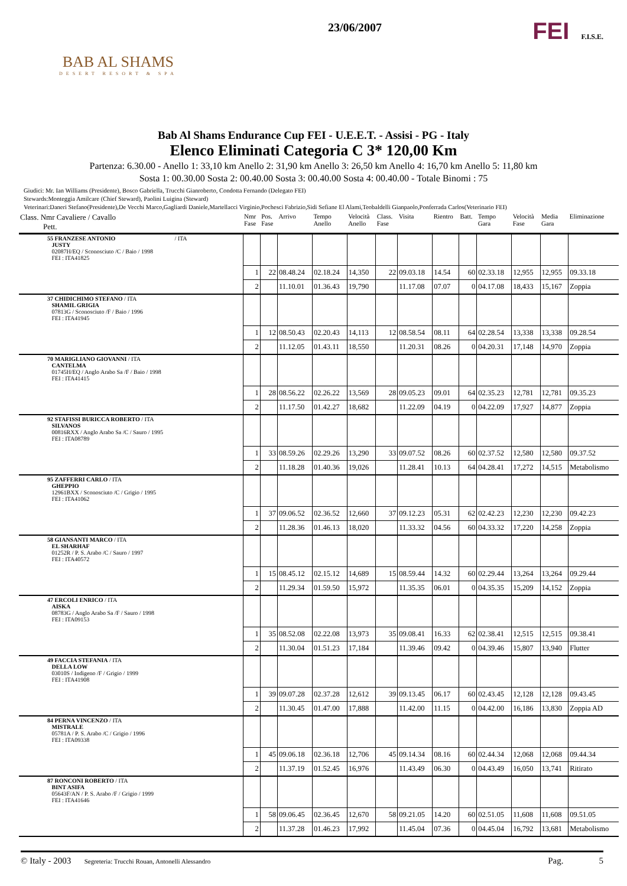BAB AL SHAMS
DESERT RESORT & SPA
23/06/2007
FEI F.I.S.E.
Bab Al Shams Endurance Cup FEI - U.E.E.T. - Assisi - PG - Italy
Elenco Eliminati Categoria C 3* 120,00 Km
Partenza: 6.30.00 - Anello 1: 33,10 km Anello 2: 31,90 km Anello 3: 26,50 km Anello 4: 16,70 km Anello 5: 11,80 km
Sosta 1: 00.30.00 Sosta 2: 00.40.00 Sosta 3: 00.40.00 Sosta 4: 00.40.00 - Totale Binomi : 75
Giudici: Mr. Ian Williams (Presidente), Bosco Gabriella, Trucchi Gianroberto, Condotta Fernando (Delegato FEI)
Stewards:Monteggia Amilcare (Chief Steward), Paolini Luigina (Steward)
Veterinari:Daneri Stefano(Presidente),De Vecchi Marco,Gagliardi Daniele,Martellacci Virginio,Pochesci Fabrizio,Sidi Sefiane El Alami,Teobaldelli Gianpaolo,Ponferrada Carlos(Veterinario FEI)
| Class. Nmr Cavaliere / Cavallo Pett. | Nmr Fase | Pos. Fase | Arrivo | Tempo Anello | Velocità Anello | Class. Fase | Visita | Rientro | Batt. | Tempo Gara | Velocità Fase | Media Gara | Eliminazione |
| --- | --- | --- | --- | --- | --- | --- | --- | --- | --- | --- | --- | --- | --- |
| 55 FRANZESE ANTONIO / ITA JUSTY 02087H/EQ / Sconosciuto /C / Baio / 1998 FEI : ITA41825 | | | | | | | | | | | | | |
| | 1 | 22 | 08.48.24 | 02.18.24 | 14,350 | 22 | 09.03.18 | 14.54 | 60 | 02.33.18 | 12,955 | 12,955 | 09.33.18 |
| | 2 | | 11.10.01 | 01.36.43 | 19,790 | | 11.17.08 | 07.07 | 0 | 04.17.08 | 18,433 | 15,167 | Zoppia |
| 37 CHIDICHIMO STEFANO / ITA SHAMIL GRIGIA 07813G / Sconosciuto /F / Baio / 1996 FEI : ITA41945 | | | | | | | | | | | | | |
| | 1 | 12 | 08.50.43 | 02.20.43 | 14,113 | 12 | 08.58.54 | 08.11 | 64 | 02.28.54 | 13,338 | 13,338 | 09.28.54 |
| | 2 | | 11.12.05 | 01.43.11 | 18,550 | | 11.20.31 | 08.26 | 0 | 04.20.31 | 17,148 | 14,970 | Zoppia |
| 70 MARIGLIANO GIOVANNI / ITA CANTELMA 01745H/EQ / Anglo Arabo Sa /F / Baio / 1998 FEI : ITA41415 | | | | | | | | | | | | | |
| | 1 | 28 | 08.56.22 | 02.26.22 | 13,569 | 28 | 09.05.23 | 09.01 | 64 | 02.35.23 | 12,781 | 12,781 | 09.35.23 |
| | 2 | | 11.17.50 | 01.42.27 | 18,682 | | 11.22.09 | 04.19 | 0 | 04.22.09 | 17,927 | 14,877 | Zoppia |
| 92 STAFISSI BURICCA ROBERTO / ITA SILVANOS 00816RXX / Anglo Arabo Sa /C / Sauro / 1995 FEI : ITA08789 | | | | | | | | | | | | | |
| | 1 | 33 | 08.59.26 | 02.29.26 | 13,290 | 33 | 09.07.52 | 08.26 | 60 | 02.37.52 | 12,580 | 12,580 | 09.37.52 |
| | 2 | | 11.18.28 | 01.40.36 | 19,026 | | 11.28.41 | 10.13 | 64 | 04.28.41 | 17,272 | 14,515 | Metabolismo |
| 95 ZAFFERRI CARLO / ITA GHEPPIO 12961BXX / Sconosciuto /C / Grigio / 1995 FEI : ITA41062 | | | | | | | | | | | | | |
| | 1 | 37 | 09.06.52 | 02.36.52 | 12,660 | 37 | 09.12.23 | 05.31 | 62 | 02.42.23 | 12,230 | 12,230 | 09.42.23 |
| | 2 | | 11.28.36 | 01.46.13 | 18,020 | | 11.33.32 | 04.56 | 60 | 04.33.32 | 17,220 | 14,258 | Zoppia |
| 58 GIANSANTI MARCO / ITA EL SHARHAF 01252R / P. S. Arabo /C / Sauro / 1997 FEI : ITA40572 | | | | | | | | | | | | | |
| | 1 | 15 | 08.45.12 | 02.15.12 | 14,689 | 15 | 08.59.44 | 14.32 | 60 | 02.29.44 | 13,264 | 13,264 | 09.29.44 |
| | 2 | | 11.29.34 | 01.59.50 | 15,972 | | 11.35.35 | 06.01 | 0 | 04.35.35 | 15,209 | 14,152 | Zoppia |
| 47 ERCOLI ENRICO / ITA AISKA 08783G / Anglo Arabo Sa /F / Sauro / 1998 FEI : ITA09153 | | | | | | | | | | | | | |
| | 1 | 35 | 08.52.08 | 02.22.08 | 13,973 | 35 | 09.08.41 | 16.33 | 62 | 02.38.41 | 12,515 | 12,515 | 09.38.41 |
| | 2 | | 11.30.04 | 01.51.23 | 17,184 | | 11.39.46 | 09.42 | 0 | 04.39.46 | 15,807 | 13,940 | Flutter |
| 49 FACCIA STEFANIA / ITA DELLA LOW 03010S / Indigeno /F / Grigio / 1999 FEI : ITA41908 | | | | | | | | | | | | | |
| | 1 | 39 | 09.07.28 | 02.37.28 | 12,612 | 39 | 09.13.45 | 06.17 | 60 | 02.43.45 | 12,128 | 12,128 | 09.43.45 |
| | 2 | | 11.30.45 | 01.47.00 | 17,888 | | 11.42.00 | 11.15 | 0 | 04.42.00 | 16,186 | 13,830 | Zoppia AD |
| 84 PERNA VINCENZO / ITA MISTRALE 05781A / P. S. Arabo /C / Grigio / 1996 FEI : ITA09338 | | | | | | | | | | | | | |
| | 1 | 45 | 09.06.18 | 02.36.18 | 12,706 | 45 | 09.14.34 | 08.16 | 60 | 02.44.34 | 12,068 | 12,068 | 09.44.34 |
| | 2 | | 11.37.19 | 01.52.45 | 16,976 | | 11.43.49 | 06.30 | 0 | 04.43.49 | 16,050 | 13,741 | Ritirato |
| 87 RONCONI ROBERTO / ITA BINT ASIFA 05643F/AN / P. S. Arabo /F / Grigio / 1999 FEI : ITA41646 | | | | | | | | | | | | | |
| | 1 | 58 | 09.06.45 | 02.36.45 | 12,670 | 58 | 09.21.05 | 14.20 | 60 | 02.51.05 | 11,608 | 11,608 | 09.51.05 |
| | 2 | | 11.37.28 | 01.46.23 | 17,992 | | 11.45.04 | 07.36 | 0 | 04.45.04 | 16,792 | 13,681 | Metabolismo |
© Italy - 2003 Segreteria: Trucchi Rouan, Antonelli Alessandro Pag. 5